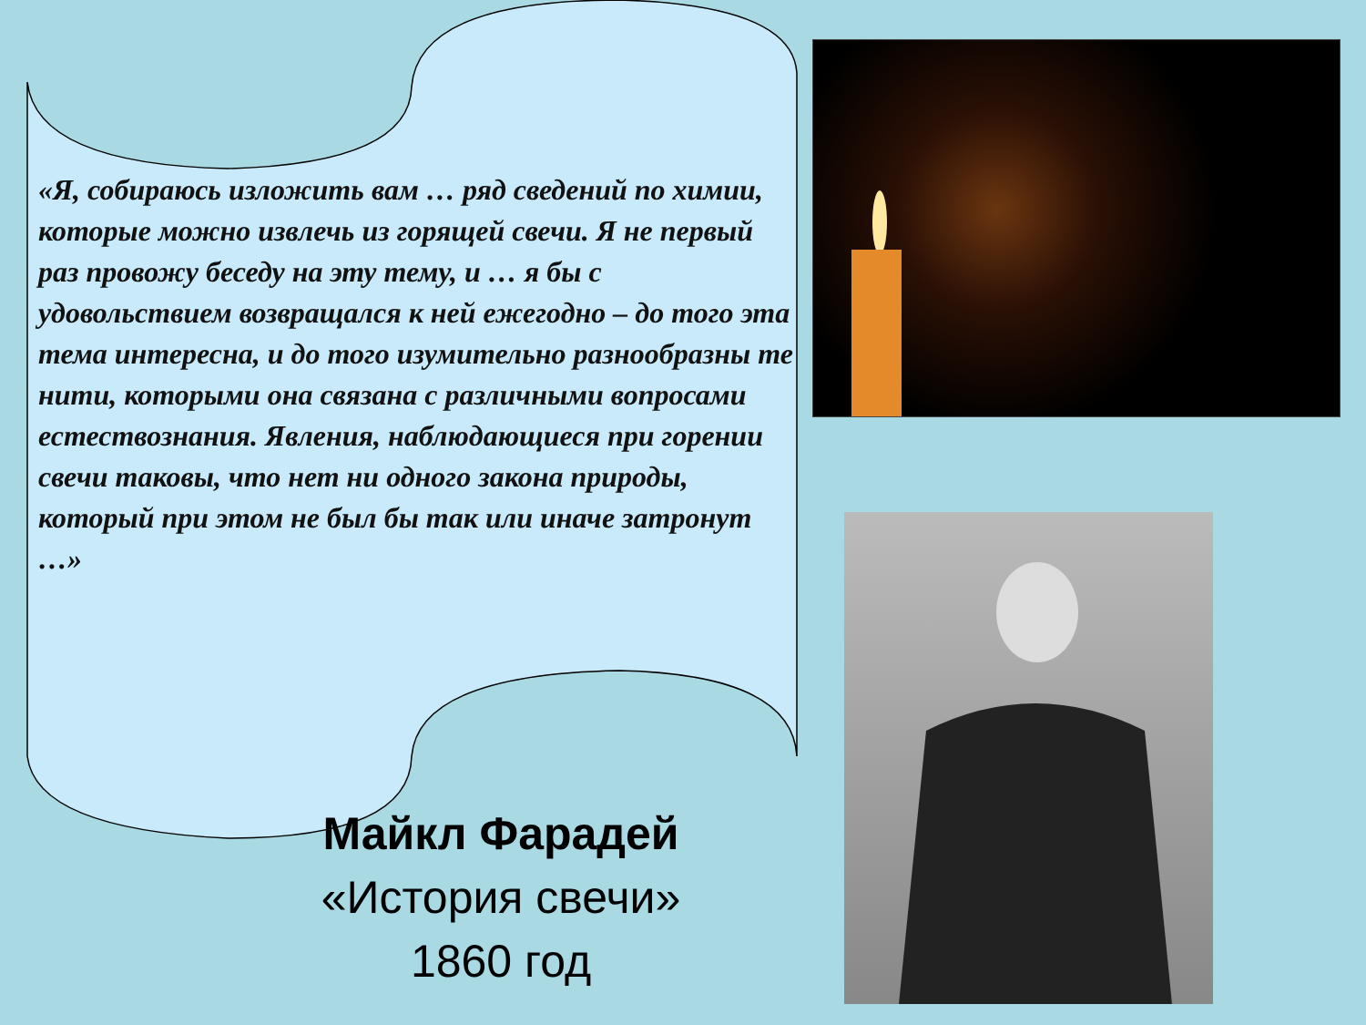«Я, собираюсь изложить вам … ряд сведений по химии, которые можно извлечь из горящей свечи. Я не первый раз провожу беседу на эту тему, и … я бы с удовольствием возвращался к ней ежегодно – до того эта тема интересна, и до того изумительно разнообразны те нити, которыми она связана с различными вопросами естествознания. Явления, наблюдающиеся при горении свечи таковы, что нет ни одного закона природы, который при этом не был бы так или иначе затронут …»
Майкл Фарадей
«История свечи»
1860 год